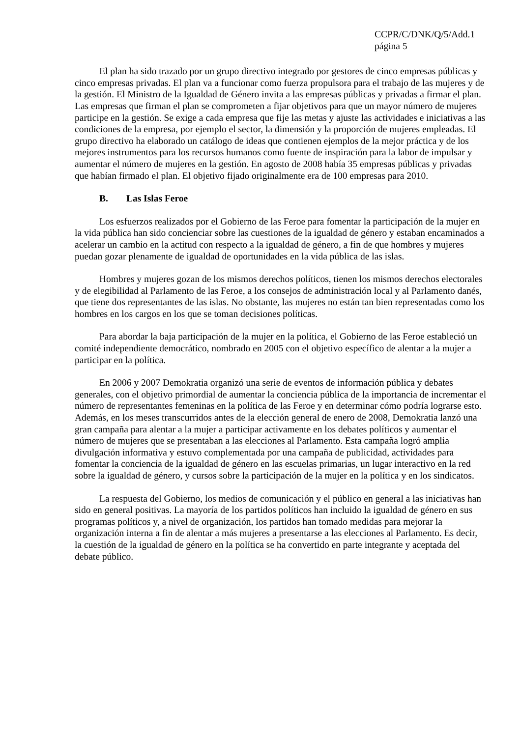CCPR/C/DNK/Q/5/Add.1
página 5
El plan ha sido trazado por un grupo directivo integrado por gestores de cinco empresas públicas y cinco empresas privadas. El plan va a funcionar como fuerza propulsora para el trabajo de las mujeres y de la gestión. El Ministro de la Igualdad de Género invita a las empresas públicas y privadas a firmar el plan. Las empresas que firman el plan se comprometen a fijar objetivos para que un mayor número de mujeres participe en la gestión. Se exige a cada empresa que fije las metas y ajuste las actividades e iniciativas a las condiciones de la empresa, por ejemplo el sector, la dimensión y la proporción de mujeres empleadas. El grupo directivo ha elaborado un catálogo de ideas que contienen ejemplos de la mejor práctica y de los mejores instrumentos para los recursos humanos como fuente de inspiración para la labor de impulsar y aumentar el número de mujeres en la gestión. En agosto de 2008 había 35 empresas públicas y privadas que habían firmado el plan. El objetivo fijado originalmente era de 100 empresas para 2010.
B. Las Islas Feroe
Los esfuerzos realizados por el Gobierno de las Feroe para fomentar la participación de la mujer en la vida pública han sido concienciar sobre las cuestiones de la igualdad de género y estaban encaminados a acelerar un cambio en la actitud con respecto a la igualdad de género, a fin de que hombres y mujeres puedan gozar plenamente de igualdad de oportunidades en la vida pública de las islas.
Hombres y mujeres gozan de los mismos derechos políticos, tienen los mismos derechos electorales y de elegibilidad al Parlamento de las Feroe, a los consejos de administración local y al Parlamento danés, que tiene dos representantes de las islas. No obstante, las mujeres no están tan bien representadas como los hombres en los cargos en los que se toman decisiones políticas.
Para abordar la baja participación de la mujer en la política, el Gobierno de las Feroe estableció un comité independiente democrático, nombrado en 2005 con el objetivo específico de alentar a la mujer a participar en la política.
En 2006 y 2007 Demokratia organizó una serie de eventos de información pública y debates generales, con el objetivo primordial de aumentar la conciencia pública de la importancia de incrementar el número de representantes femeninas en la política de las Feroe y en determinar cómo podría lograrse esto. Además, en los meses transcurridos antes de la elección general de enero de 2008, Demokratia lanzó una gran campaña para alentar a la mujer a participar activamente en los debates políticos y aumentar el número de mujeres que se presentaban a las elecciones al Parlamento. Esta campaña logró amplia divulgación informativa y estuvo complementada por una campaña de publicidad, actividades para fomentar la conciencia de la igualdad de género en las escuelas primarias, un lugar interactivo en la red sobre la igualdad de género, y cursos sobre la participación de la mujer en la política y en los sindicatos.
La respuesta del Gobierno, los medios de comunicación y el público en general a las iniciativas han sido en general positivas. La mayoría de los partidos políticos han incluido la igualdad de género en sus programas políticos y, a nivel de organización, los partidos han tomado medidas para mejorar la organización interna a fin de alentar a más mujeres a presentarse a las elecciones al Parlamento. Es decir, la cuestión de la igualdad de género en la política se ha convertido en parte integrante y aceptada del debate público.